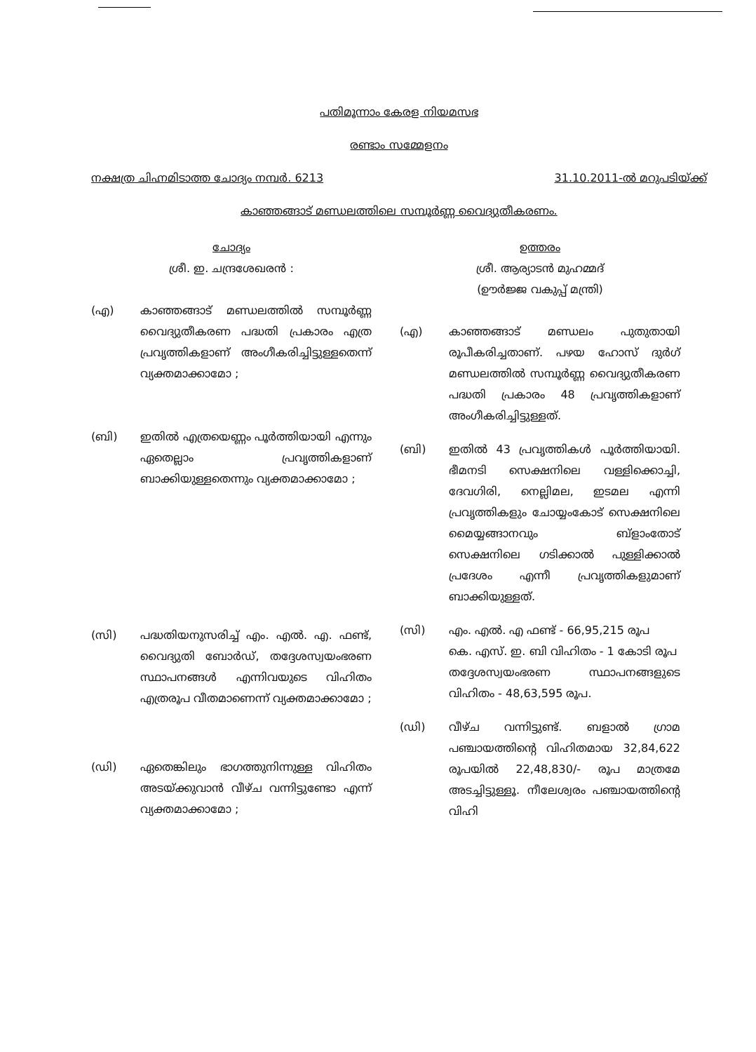പതിമൂന്നാം കേരള നിയമസഭ
രണ്ടാം സമ്മേളനം
നക്ഷത്ര ചിഹ്നമിടാത്ത ചോദ്യം നമ്പർ. 6213 31.10.2011-ൽ മറുപടിയ്ക്ക്
കാഞ്ഞങ്ങാട് മണ്ഡലത്തിലെ സമ്പൂർണ്ണ വൈദ്യുതീകരണം.
ചോദ്യം
ശ്രീ. ഇ. ചന്ദ്രശേഖരൻ :
(എ) കാഞ്ഞങ്ങാട് മണ്ഡലത്തിൽ സമ്പൂർണ്ണ വൈദ്യുതീകരണ പദ്ധതി പ്രകാരം എത്ര പ്രവൃത്തികളാണ് അംഗീകരിച്ചിട്ടുള്ളതെന്ന് വ്യക്തമാക്കാമോ ;
(ബി) ഇതിൽ എത്രയെണ്ണം പൂർത്തിയായി എന്നും ഏതെല്ലാം പ്രവൃത്തികളാണ് ബാക്കിയുള്ളതെന്നും വ്യക്തമാക്കാമോ ;
(സി) പദ്ധതിയനുസരിച്ച് എം. എൽ. എ. ഫണ്ട്, വൈദ്യുതി ബോർഡ്, തദ്ദേശസ്വയംഭരണ സ്ഥാപനങ്ങൾ എന്നിവയുടെ വിഹിതം എത്രരൂപ വീതമാണെന്ന് വ്യക്തമാക്കാമോ ;
(ഡി) ഏതെങ്കിലും ഭാഗത്തുനിന്നുള്ള വിഹിതം അടയ്ക്കുവാൻ വീഴ്ച വന്നിട്ടുണ്ടോ എന്ന് വ്യക്തമാക്കാമോ ;
ഉത്തരം
ശ്രീ. ആര്യാടൻ മുഹമ്മദ്
(ഊർജ്ജ വകുപ്പ് മന്ത്രി)
(എ) കാഞ്ഞങ്ങാട് മണ്ഡലം പുതുതായി രൂപീകരിച്ചതാണ്. പഴയ ഹോസ് ദുർഗ് മണ്ഡലത്തിൽ സമ്പൂർണ്ണ വൈദ്യുതീകരണ പദ്ധതി പ്രകാരം 48 പ്രവൃത്തികളാണ് അംഗീകരിച്ചിട്ടുള്ളത്.
(ബി) ഇതിൽ 43 പ്രവൃത്തികൾ പൂർത്തിയായി. ഭീമനടി സെക്ഷനിലെ വള്ളിക്കൊച്ചി, ദേവഗിരി, നെല്ലിമല, ഇടമല എന്നി പ്രവൃത്തികളും ചോയ്യംകോട് സെക്ഷനിലെ മൈയ്യങ്ങാനവും ബ്ളാംതോട് സെക്ഷനിലെ ഗടിക്കാൽ പുള്ളിക്കാൽ പ്രദേശം എന്നീ പ്രവൃത്തികളുമാണ് ബാക്കിയുള്ളത്.
(സി) എം. എൽ. എ ഫണ്ട് - 66,95,215 രൂപ
കെ. എസ്. ഇ. ബി വിഹിതം - 1 കോടി രൂപ
തദ്ദേശസ്വയംഭരണ സ്ഥാപനങ്ങളുടെ വിഹിതം - 48,63,595 രൂപ.
(ഡി) വീഴ്ച വന്നിട്ടുണ്ട്. ബളാൽ ഗ്രാമ പഞ്ചായത്തിന്റെ വിഹിതമായ 32,84,622 രൂപയിൽ 22,48,830/- രൂപ മാത്രമേ അടച്ചിട്ടുള്ളൂ. നീലേശ്വരം പഞ്ചായത്തിന്റെ വിഹി